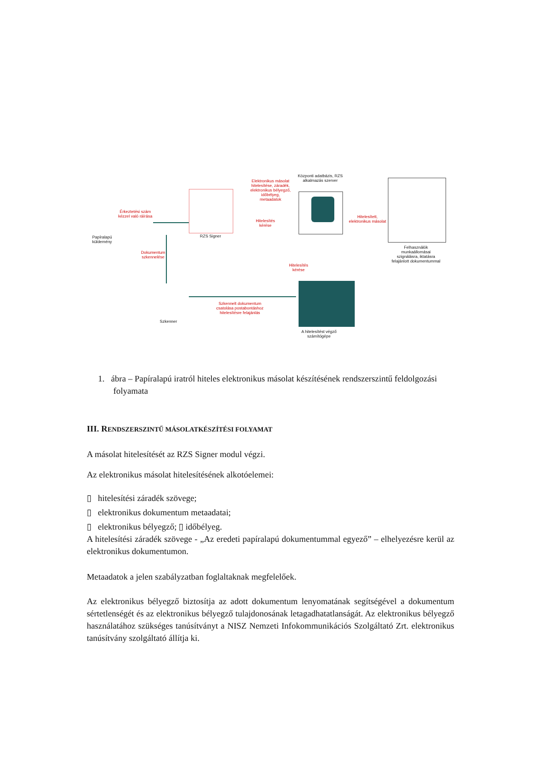Papíralapú küldemény
Érkeztetési szám kézzel való ráírása
Dokumentum szkennelése
RZS Signer
Elektronikus másolat hitelesítése, záradék, elektronikus bélyegző, időbélyeg, metaadatok
Hitelesítés kérése
Központi adatbázis, RZS alkalmazás szerver
Hitelesített, elektronikus másolat
Felhasználók munkaállomásai szignálásra, iktatásra felajánlott dokumentummal
Hitelesítés kérése
Szkenner
Szkennelt dokumentum csatolása postabontáshoz hitelesítésre felajánlás
A hitelesítést végző számítógépe
1. ábra – Papíralapú iratról hiteles elektronikus másolat készítésének rendszerszintű feldolgozási folyamata
III. RENDSZERSZINTŰ MÁSOLATKÉSZÍTÉSI FOLYAMAT
A másolat hitelesítését az RZS Signer modul végzi.
Az elektronikus másolat hitelesítésének alkotóelemei:
▯ hitelesítési záradék szövege;
▯ elektronikus dokumentum metaadatai;
▯ elektronikus bélyegző; ▯ időbélyeg.
A hitelesítési záradék szövege - „Az eredeti papíralapú dokumentummal egyező” – elhelyezésre kerül az elektronikus dokumentumon.
Metaadatok a jelen szabályzatban foglaltaknak megfelelőek.
Az elektronikus bélyegző biztosítja az adott dokumentum lenyomatának segítségével a dokumentum sértetlenségét és az elektronikus bélyegző tulajdonosának letagadhatatlanságát. Az elektronikus bélyegző használatához szükséges tanúsítványt a NISZ Nemzeti Infokommunikációs Szolgáltató Zrt. elektronikus tanúsítvány szolgáltató állítja ki.